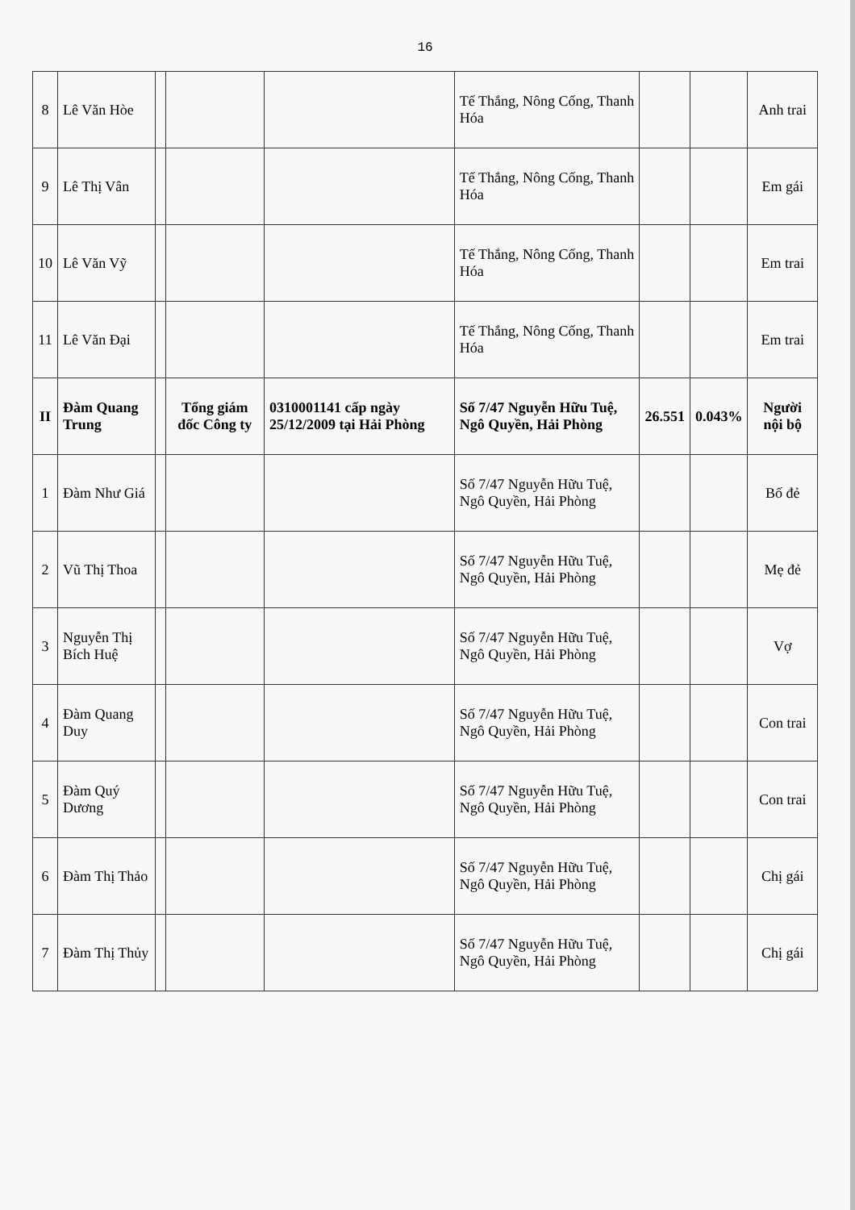16
| 8 | Lê Văn Hòe | | | | Tế Thắng, Nông Cống, Thanh Hóa | | | Anh trai |
| 9 | Lê Thị Vân | | | | Tế Thắng, Nông Cống, Thanh Hóa | | | Em gái |
| 10 | Lê Văn Vỹ | | | | Tế Thắng, Nông Cống, Thanh Hóa | | | Em trai |
| 11 | Lê Văn Đại | | | | Tế Thắng, Nông Cống, Thanh Hóa | | | Em trai |
| II | Đàm Quang Trung | | Tổng giám đốc Công ty | 0310001141 cấp ngày 25/12/2009 tại Hải Phòng | Số 7/47 Nguyễn Hữu Tuệ, Ngô Quyền, Hải Phòng | 26.551 | 0.043% | Người nội bộ |
| 1 | Đàm Như Giá | | | | Số 7/47 Nguyễn Hữu Tuệ, Ngô Quyền, Hải Phòng | | | Bố đẻ |
| 2 | Vũ Thị Thoa | | | | Số 7/47 Nguyễn Hữu Tuệ, Ngô Quyền, Hải Phòng | | | Mẹ đẻ |
| 3 | Nguyễn Thị Bích Huệ | | | | Số 7/47 Nguyễn Hữu Tuệ, Ngô Quyền, Hải Phòng | | | Vợ |
| 4 | Đàm Quang Duy | | | | Số 7/47 Nguyễn Hữu Tuệ, Ngô Quyền, Hải Phòng | | | Con trai |
| 5 | Đàm Quý Dương | | | | Số 7/47 Nguyễn Hữu Tuệ, Ngô Quyền, Hải Phòng | | | Con trai |
| 6 | Đàm Thị Thảo | | | | Số 7/47 Nguyễn Hữu Tuệ, Ngô Quyền, Hải Phòng | | | Chị gái |
| 7 | Đàm Thị Thủy | | | | Số 7/47 Nguyễn Hữu Tuệ, Ngô Quyền, Hải Phòng | | | Chị gái |